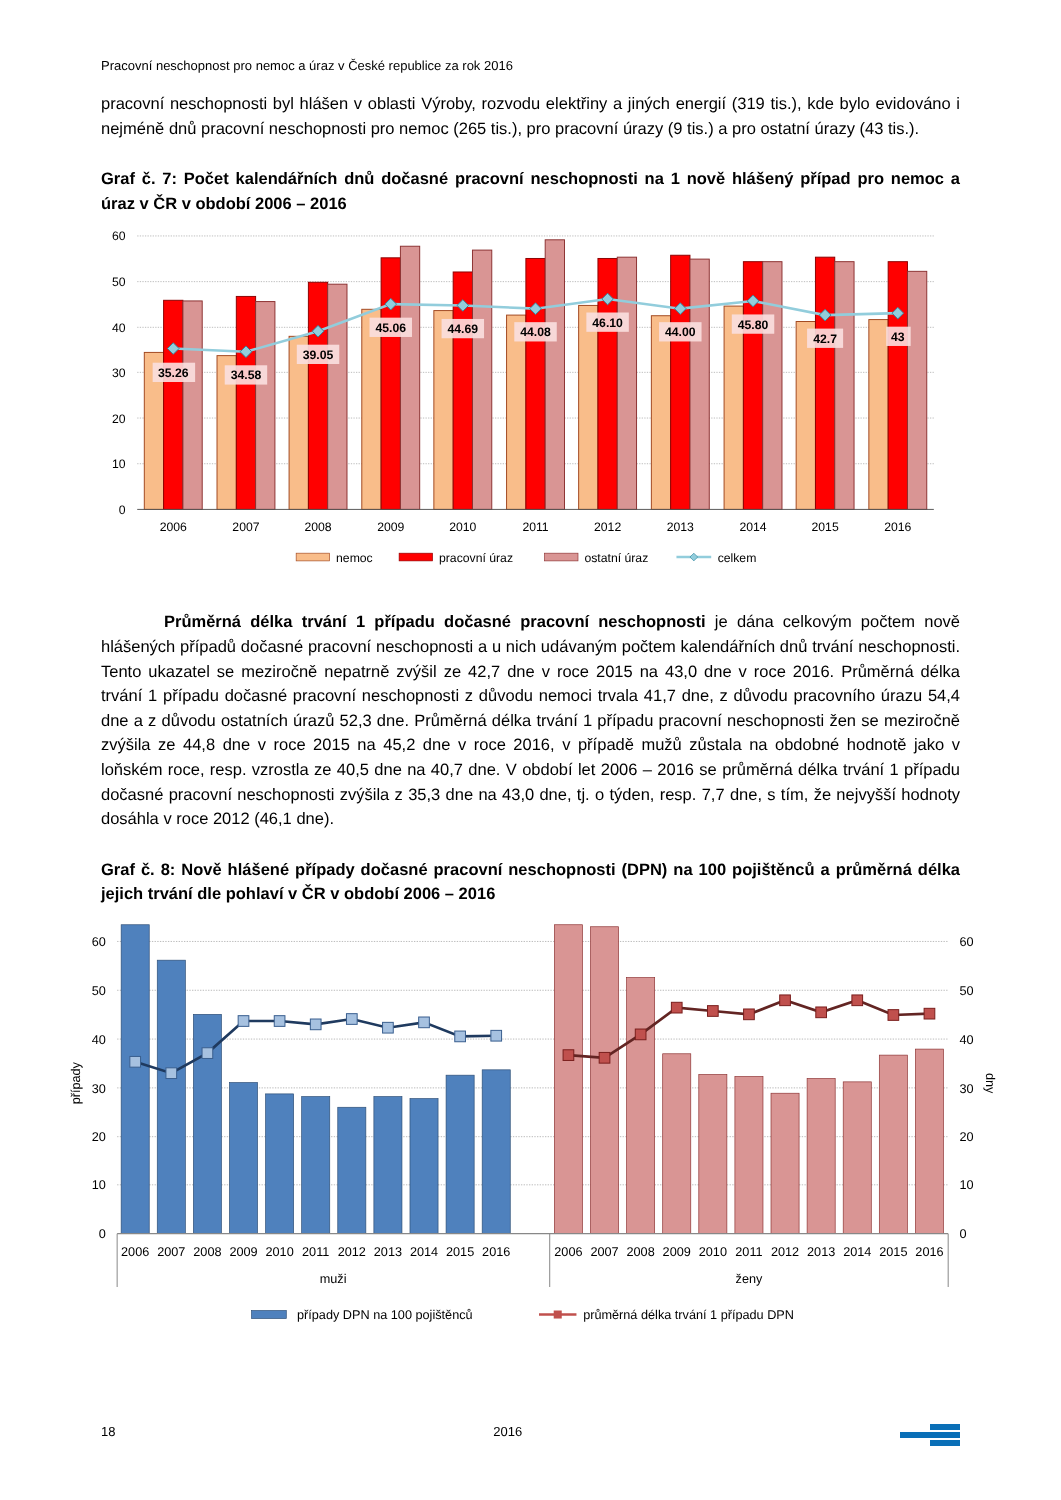Pracovní neschopnost pro nemoc a úraz v České republice za rok 2016
pracovní neschopnosti byl hlášen v oblasti Výroby, rozvodu elektřiny a jiných energií (319 tis.), kde bylo evidováno i nejméně dnů pracovní neschopnosti pro nemoc (265 tis.), pro pracovní úrazy (9 tis.) a pro ostatní úrazy (43 tis.).
Graf č. 7: Počet kalendářních dnů dočasné pracovní neschopnosti na 1 nově hlášený případ pro nemoc a úraz v ČR v období 2006 – 2016
60
50
40
30
20
10
0
35.26
34.58
39.05
45.06
44.69
44.08
46.10
44.00
45.80
42.7
43
2006
2007
2008
2009
2010
2011
2012
2013
2014
2015
2016
nemoc
pracovní úraz
ostatní úraz
celkem
Průměrná délka trvání 1 případu dočasné pracovní neschopnosti je dána celkovým počtem nově hlášených případů dočasné pracovní neschopnosti a u nich udávaným počtem kalendářních dnů trvání neschopnosti. Tento ukazatel se meziročně nepatrně zvýšil ze 42,7 dne v roce 2015 na 43,0 dne v roce 2016. Průměrná délka trvání 1 případu dočasné pracovní neschopnosti z důvodu nemoci trvala 41,7 dne, z důvodu pracovního úrazu 54,4 dne a z důvodu ostatních úrazů 52,3 dne. Průměrná délka trvání 1 případu pracovní neschopnosti žen se meziročně zvýšila ze 44,8 dne v roce 2015 na 45,2 dne v roce 2016, v případě mužů zůstala na obdobné hodnotě jako v loňském roce, resp. vzrostla ze 40,5 dne na 40,7 dne. V období let 2006 – 2016 se průměrná délka trvání 1 případu dočasné pracovní neschopnosti zvýšila z 35,3 dne na 43,0 dne, tj. o týden, resp. 7,7 dne, s tím, že nejvyšší hodnoty dosáhla v roce 2012 (46,1 dne).
Graf č. 8: Nově hlášené případy dočasné pracovní neschopnosti (DPN) na 100 pojištěnců a průměrná délka jejich trvání dle pohlaví v ČR v období 2006 – 2016
60
50
40
30
20
10
0
případy
60
50
40
30
20
10
0
dny
2006
2007
2008
2009
2010
2011
2012
2013
2014
2015
2016
muži
2006
2007
2008
2009
2010
2011
2012
2013
2014
2015
2016
ženy
případy DPN na 100 pojištěnců
průměrná délka trvání 1 případu DPN
18 2016